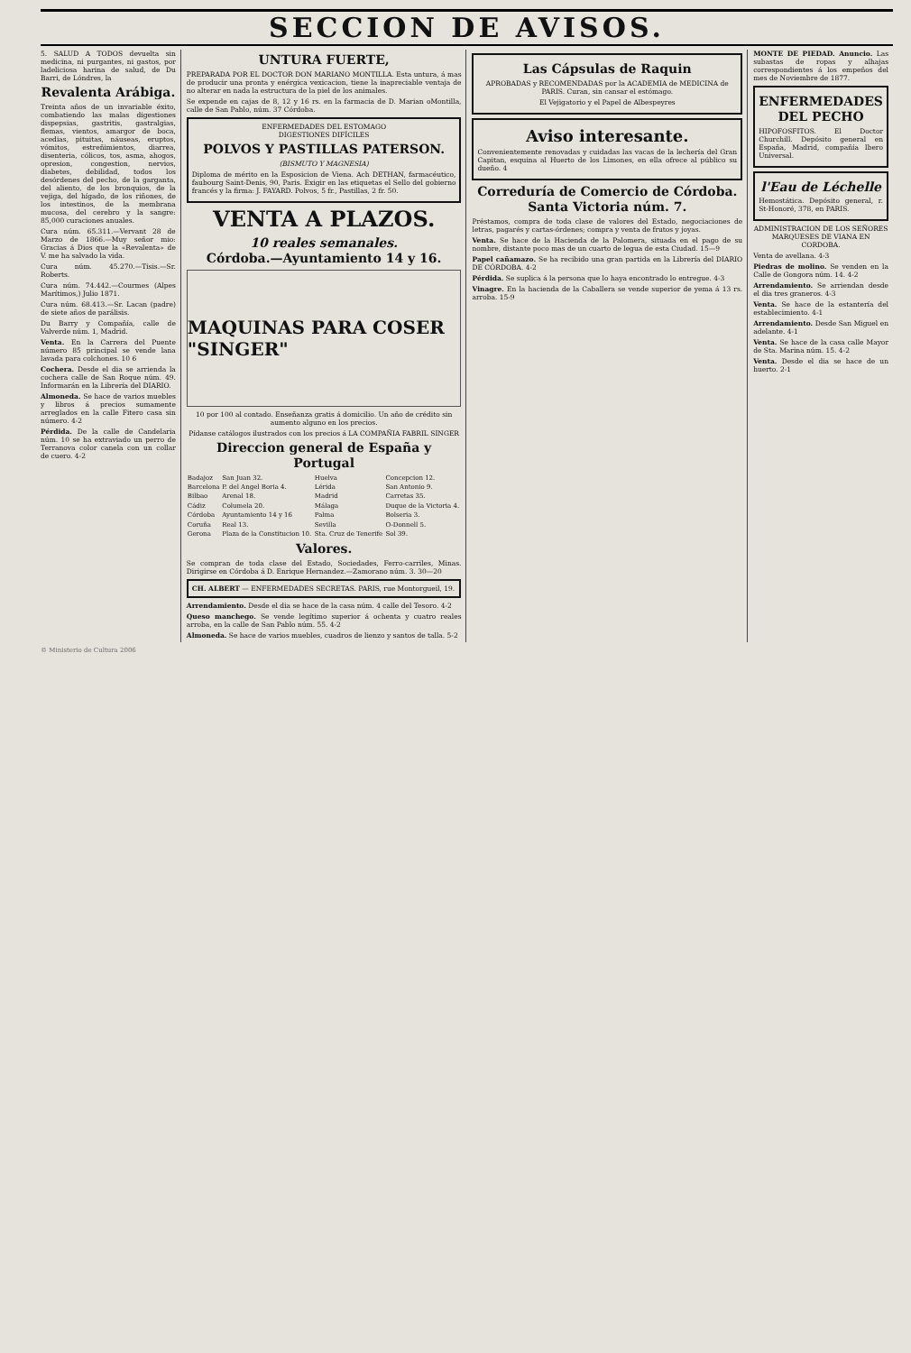SECCION DE AVISOS.
5. SALUD A TODOS devuelta sin medicina, ni purgantes, ni gastos, por ladeliciosa harina de salud, de Du Barri, de Lóndres, la
Revalenta Arábiga.
Treinta años de un invariable éxito, combatiendo las malas digestiones dispepsias, gastritis, gastralgias, flemas, vientos, amargor de boca, acedias, pituitas, náuseas, eruptos, vómitos, estreñimientos, diarrea, disenteria, cólicos, tos, asma, ahogos, opresion, congestion, nervios, diabetes, debilidad, todos los desórdenes del pecho, de la garganta, del aliento, de los bronquios, de la vejiga, del hígado, de los riñones, de los intestinos, de la membrana mucosa, del cerebro y la sangre: 85,000 curaciones anuales.
Cura núm. 65.311.—Vervant 28 de Marzo de 1866.—Muy señor mio: Gracias á Dios que la «Revalenta» de V. me ha salvado la vida.
Cura núm. 45.270.—Tisis.—Sr. Roberts.
Cura núm. 74.442.—Courmes (Alpes Marítimos,) Julio 1871.
Cura núm. 68.413.—Sr. Lacan (padre) de siete años de parálisis.
Du Barry y Compañía, calle de Valverde núm. 1, Madrid.
Venta. En la Carrera del Puente número 85 principal se vende lana lavada para colchones. 10 6
Cochera. Desde el dia se arrienda la cochera calle de San Roque núm. 49. Informarán en la Librería del DIARIO.
Almoneda. Se hace de varios muebles y libros á precios sumamente arreglados en la calle Fitero casa sin número. 4-2
Pérdida. De la calle de Candelaria núm. 10 se ha extraviado un perro de Terranova color canela con un collar de cuero. 4-2
UNTURA FUERTE,
PREPARADA POR EL DOCTOR DON MARIANO MONTILLA. Esta untura, á mas de producir una pronta y enérgica vexicacion, tiene la inapreciable ventaja de no alterar en nada la estructura de la piel de los animales.
Se expende en cajas de 8, 12 y 16 rs. en la farmacia de D. Marian oMontilla, calle de San Pablo, núm. 37 Córdoba.
ENFERMEDADES DEL ESTOMAGO
DIGESTIONES DIFÍCILES
POLVOS Y PASTILLAS PATERSON.
(BISMUTO Y MAGNESIA)
Diploma de mérito en la Esposicion de Viena. Ach DETHAN, farmacéutico, faubourg Saint-Denis, 90, Paris. Exigir en las etiquetas el Sello del gobierno francés y la firma: J. FAYARD. Polvos, 5 fr., Pastillas, 2 fr. 50.
VENTA A PLAZOS.
10 reales semanales.
Córdoba.—Ayuntamiento 14 y 16.
MAQUINAS PARA COSER "SINGER"
10 por 100 al contado. Enseñanza gratis á domicilio. Un año de crédito sin aumento alguno en los precios.
Pídanse catálogos ilustrados con los precios á LA COMPAÑIA FABRIL SINGER
Direccion general de España y Portugal
| Badajoz | San Juan 32. | Huelva | Concepcion 12. |
| Barcelona | P. del Angel Boria 4. | Lérida | San Antonio 9. |
| Bilbao | Arenal 18. | Madrid | Carretas 35. |
| Cádiz | Columela 20. | Málaga | Duque de la Victoria 4. |
| Córdoba | Ayuntamiento 14 y 16 | Palma | Bolseria 3. |
| Coruña | Real 13. | Sevilla | O-Donnell 5. |
| Gerona | Plaza de la Constitucion 10. | Sta. Cruz de Tenerife | Sol 39. |
Valores.
Se compran de toda clase del Estado, Sociedades, Ferro-carriles, Minas. Dirigirse en Córdoba á D. Enrique Hernandez.—Zamorano núm. 3. 30—20
CH. ALBERT — ENFERMEDADES SECRETAS. PARIS, rue Montorgueil, 19.
Arrendamiento. Desde el dia se hace de la casa núm. 4 calle del Tesoro. 4-2
Queso manchego. Se vende legítimo superior á ochenta y cuatro reales arroba, en la calle de San Pablo núm. 55. 4-2
Almoneda. Se hace de varios muebles, cuadros de lienzo y santos de talla. 5-2
Las Cápsulas de Raquin
APROBADAS y RECOMENDADAS por la ACADEMIA de MEDICINA de PARIS. Curan, sin cansar el estómago.
El Vejigatorio y el Papel de Albespeyres
Aviso interesante.
Convenientemente renovadas y cuidadas las vacas de la lechería del Gran Capitan, esquina al Huerto de los Limones, en ella ofrece al público su dueño. 4
Correduría de Comercio de Córdoba.
Santa Victoria núm. 7.
Préstamos, compra de toda clase de valores del Estado, negociaciones de letras, pagarés y cartas-órdenes; compra y venta de frutos y joyas.
Venta. Se hace de la Hacienda de la Palomera, situada en el pago de su nombre, distante poco mas de un cuarto de legua de esta Ciudad. 15—9
Papel cañamazo. Se ha recibido una gran partida en la Librería del DIARIO DE CÓRDOBA. 4-2
Pérdida. Se suplica á la persona que lo haya encontrado lo entregue. 4-3
Vinagre. En la hacienda de la Caballera se vende superior de yema á 13 rs. arroba. 15-9
MONTE DE PIEDAD. Anuncio. Las subastas de ropas y alhajas correspondientes á los empeños del mes de Noviembre de 1877.
ENFERMEDADES DEL PECHO
HIPOFOSFITOS. El Doctor Churchill. Depósito general en España, Madrid, compañía Ibero Universal.
l'Eau de Léchelle
Hemostática. Depósito general, r. St-Honoré, 378, en PARIS.
ADMINISTRACION DE LOS SEÑORES MARQUESES DE VIANA EN CORDOBA.
Venta de avellana. 4-3
Piedras de molino. Se venden en la Calle de Gongora núm. 14. 4-2
Arrendamiento. Se arriendan desde el dia tres graneros. 4-3
Venta. Se hace de la estantería del establecimiento. 4-1
Arrendamiento. Desde San Miguel en adelante. 4-1
Venta. Se hace de la casa calle Mayor de Sta. Marina núm. 15. 4-2
Venta. Desde el dia se hace de un huerto. 2-1
© Ministerio de Cultura 2006